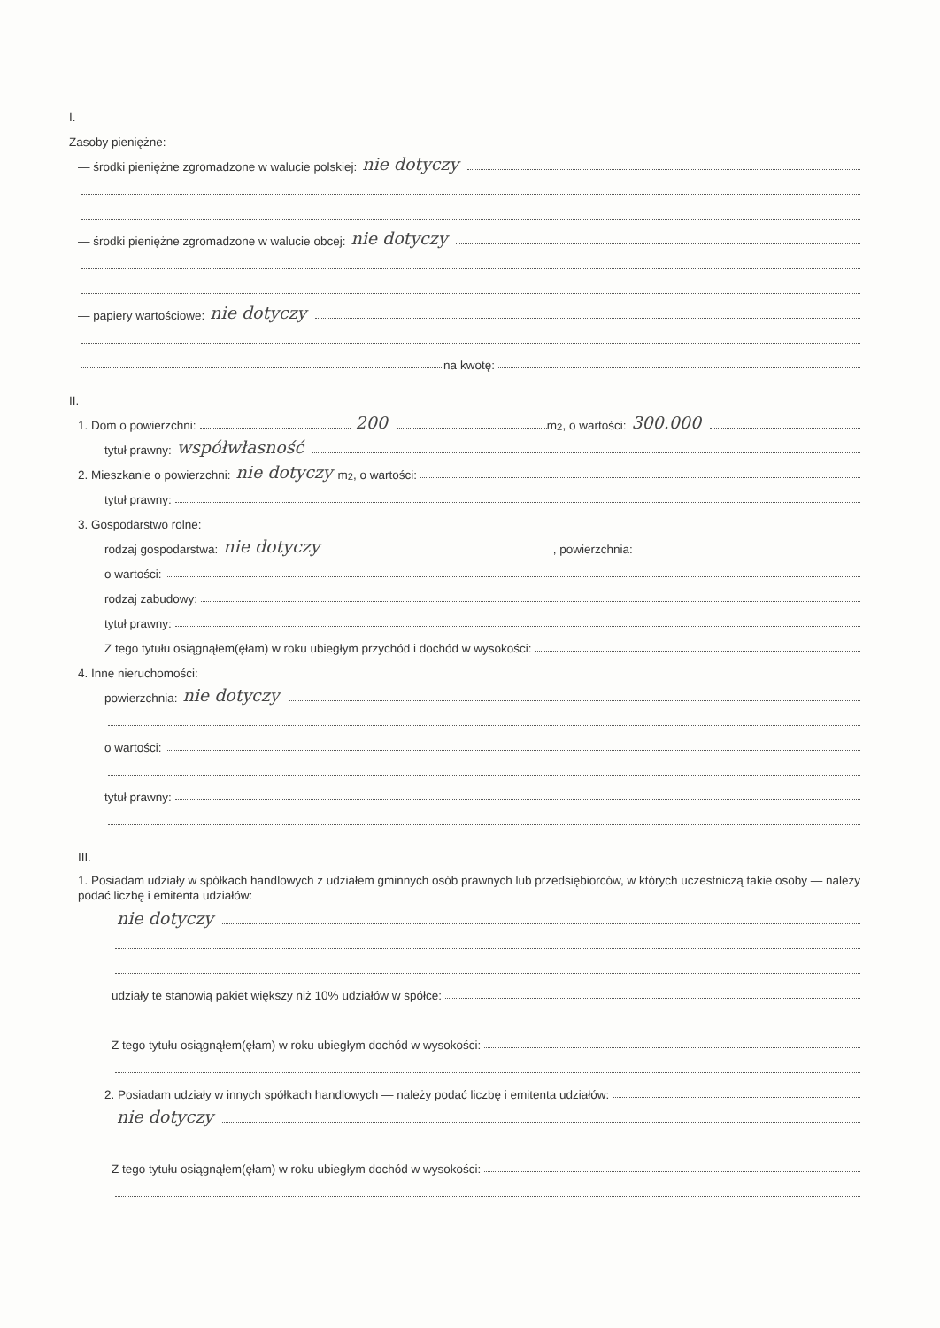I.
Zasoby pieniężne:
— środki pieniężne zgromadzone w walucie polskiej: nie dotyczy
— środki pieniężne zgromadzone w walucie obcej: nie dotyczy
— papiery wartościowe: nie dotyczy
na kwotę:
II.
1. Dom o powierzchni: 200 m<sup>2</sup>, o wartości: 300.000
tytuł prawny: współwłasność
2. Mieszkanie o powierzchni: nie dotyczy m<sup>2</sup>, o wartości:
tytuł prawny:
3. Gospodarstwo rolne:
rodzaj gospodarstwa: nie dotyczy , powierzchnia:
o wartości:
rodzaj zabudowy:
tytuł prawny:
Z tego tytułu osiągnąłem(ęłam) w roku ubiegłym przychód i dochód w wysokości:
4. Inne nieruchomości:
powierzchnia: nie dotyczy
o wartości:
tytuł prawny:
III.
1. Posiadam udziały w spółkach handlowych z udziałem gminnych osób prawnych lub przedsiębiorców, w których uczestniczą takie osoby — należy podać liczbę i emitenta udziałów:
nie dotyczy
udziały te stanowią pakiet większy niż 10% udziałów w spółce:
Z tego tytułu osiągnąłem(ęłam) w roku ubiegłym dochód w wysokości:
2. Posiadam udziały w innych spółkach handlowych — należy podać liczbę i emitenta udziałów:
nie dotyczy
Z tego tytułu osiągnąłem(ęłam) w roku ubiegłym dochód w wysokości: